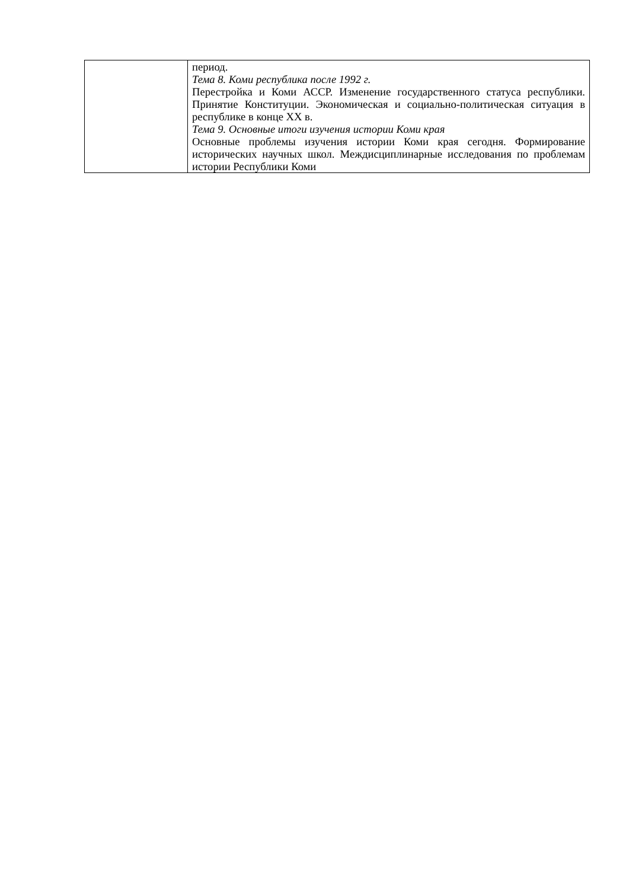| | период. Тема 8. Коми республика после 1992 г. Перестройка и Коми АССР. Изменение государственного статуса республики. Принятие Конституции. Экономическая и социально-политическая ситуация в республике в конце XX в. Тема 9. Основные итоги изучения истории Коми края Основные проблемы изучения истории Коми края сегодня. Формирование исторических научных школ. Междисциплинарные исследования по проблемам истории Республики Коми |